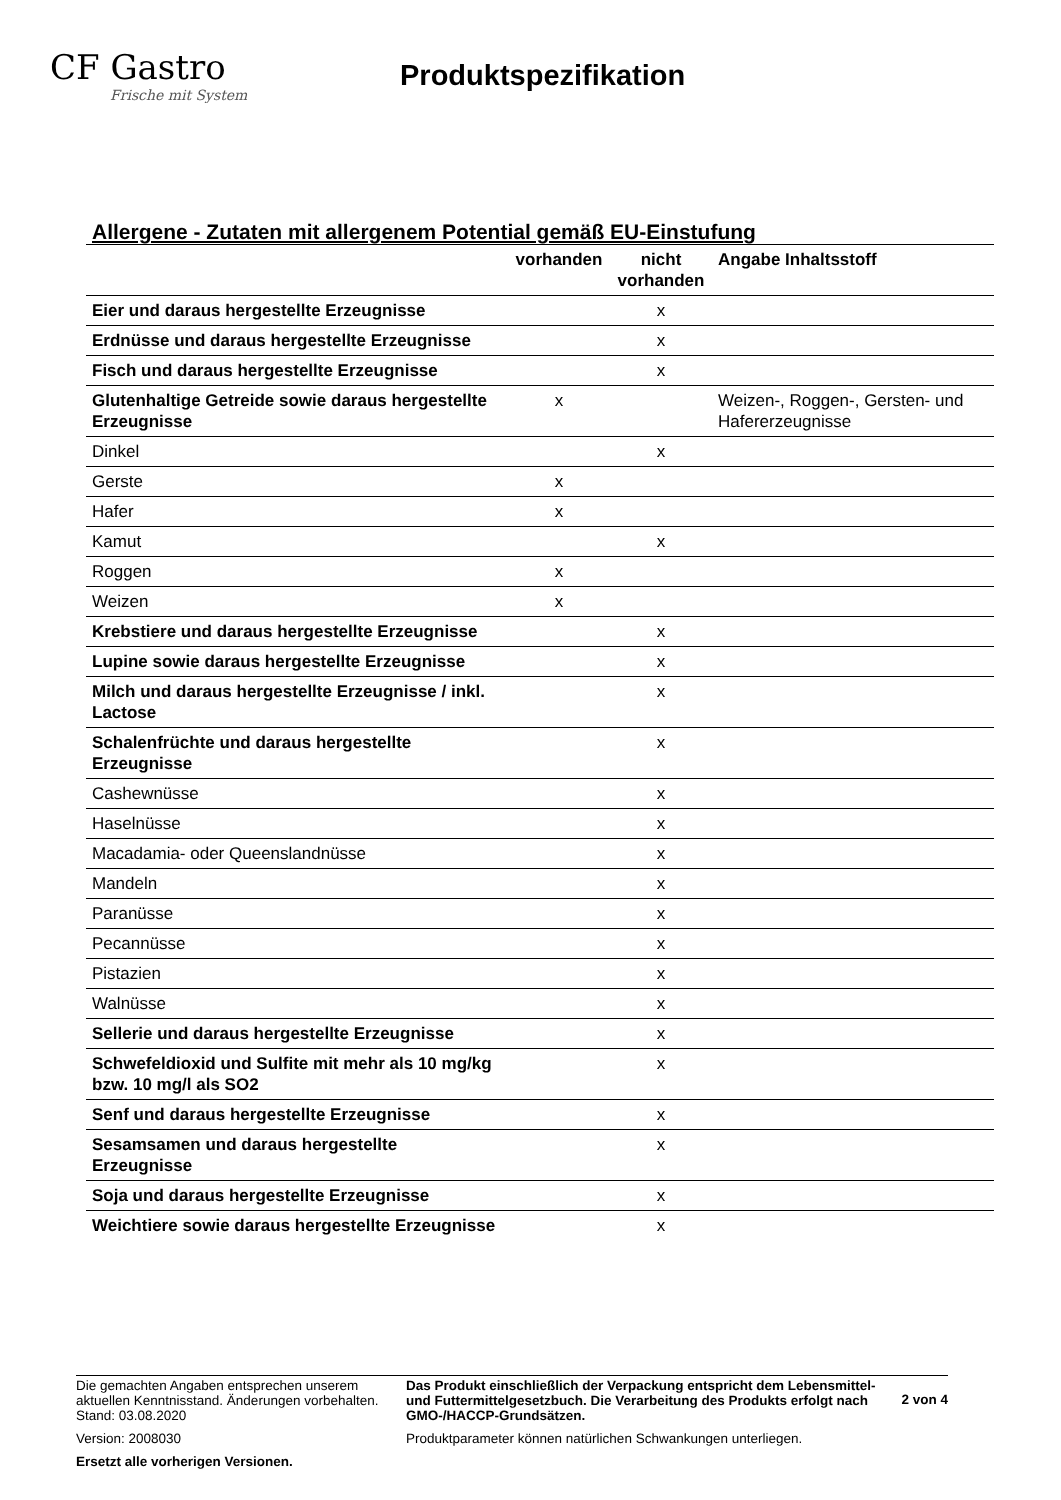CF Gastro
Frische mit System
Produktspezifikation
Allergene - Zutaten mit allergenem Potential gemäß EU-Einstufung
| | vorhanden | nicht vorhanden | Angabe Inhaltsstoff |
| --- | --- | --- | --- |
| Eier und daraus hergestellte Erzeugnisse | | x | |
| Erdnüsse und daraus hergestellte Erzeugnisse | | x | |
| Fisch und daraus hergestellte Erzeugnisse | | x | |
| Glutenhaltige Getreide sowie daraus hergestellte Erzeugnisse | x | | Weizen-, Roggen-, Gersten- und Hafererzeugnisse |
| Dinkel | | x | |
| Gerste | x | | |
| Hafer | x | | |
| Kamut | | x | |
| Roggen | x | | |
| Weizen | x | | |
| Krebstiere und daraus hergestellte Erzeugnisse | | x | |
| Lupine sowie daraus hergestellte Erzeugnisse | | x | |
| Milch und daraus hergestellte Erzeugnisse / inkl. Lactose | | x | |
| Schalenfrüchte und daraus hergestellte Erzeugnisse | | x | |
| Cashewnüsse | | x | |
| Haselnüsse | | x | |
| Macadamia- oder Queenslandnüsse | | x | |
| Mandeln | | x | |
| Paranüsse | | x | |
| Pecannüsse | | x | |
| Pistazien | | x | |
| Walnüsse | | x | |
| Sellerie und daraus hergestellte Erzeugnisse | | x | |
| Schwefeldioxid und Sulfite mit mehr als 10 mg/kg bzw. 10 mg/l als SO2 | | x | |
| Senf und daraus hergestellte Erzeugnisse | | x | |
| Sesamsamen und daraus hergestellte Erzeugnisse | | x | |
| Soja und daraus hergestellte Erzeugnisse | | x | |
| Weichtiere sowie daraus hergestellte Erzeugnisse | | x | |
Die gemachten Angaben entsprechen unserem aktuellen Kenntnisstand. Änderungen vorbehalten. Stand: 03.08.2020
Version: 2008030
Ersetzt alle vorherigen Versionen.
Das Produkt einschließlich der Verpackung entspricht dem Lebensmittel- und Futtermittelgesetzbuch. Die Verarbeitung des Produkts erfolgt nach GMO-/HACCP-Grundsätzen.
Produktparameter können natürlichen Schwankungen unterliegen.
2 von 4